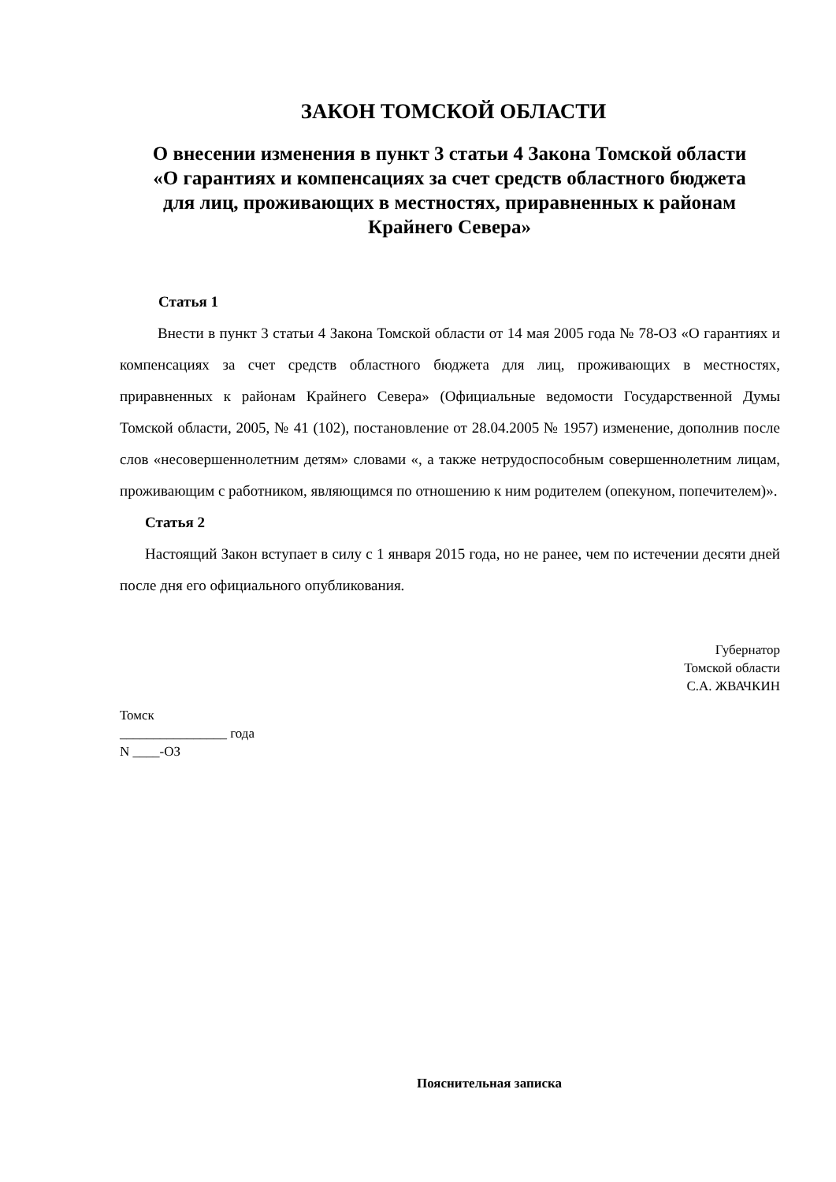ЗАКОН ТОМСКОЙ ОБЛАСТИ
О внесении изменения в пункт 3 статьи 4 Закона Томской области «О гарантиях и компенсациях за счет средств областного бюджета для лиц, проживающих в местностях, приравненных к районам Крайнего Севера»
Статья 1
Внести в пункт 3 статьи 4 Закона Томской области от 14 мая 2005 года № 78-ОЗ «О гарантиях и компенсациях за счет средств областного бюджета для лиц, проживающих в местностях, приравненных к районам Крайнего Севера» (Официальные ведомости Государственной Думы Томской области, 2005, № 41 (102), постановление от 28.04.2005 № 1957) изменение, дополнив после слов «несовершеннолетним детям» словами «, а также нетрудоспособным совершеннолетним лицам, проживающим с работником, являющимся по отношению к ним родителем (опекуном, попечителем)».
Статья 2
Настоящий Закон вступает в силу с 1 января 2015 года, но не ранее, чем по истечении десяти дней после дня его официального опубликования.
Губернатор
Томской области
С.А. ЖВАЧКИН
Томск
________________ года
N ____-ОЗ
Пояснительная записка